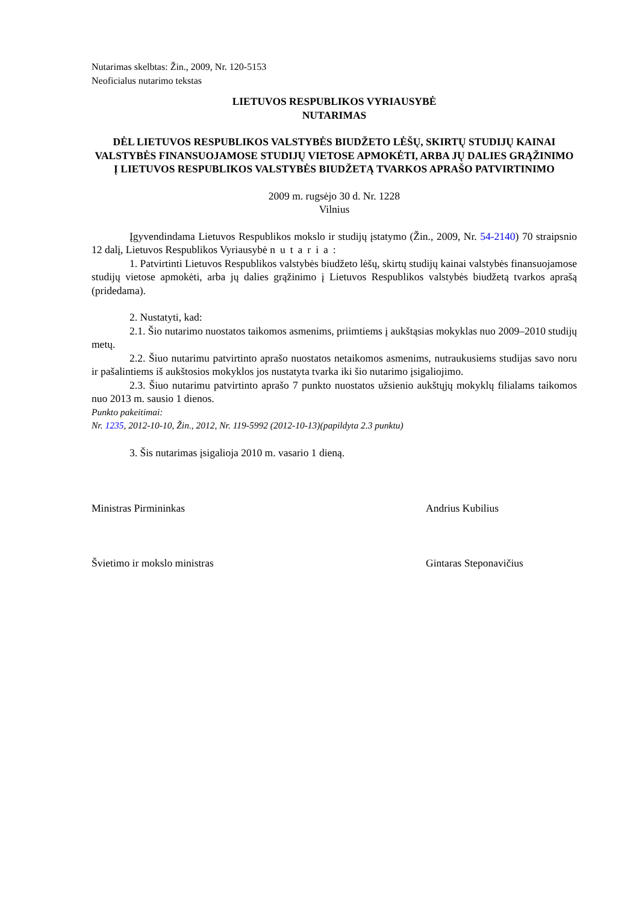Nutarimas skelbtas: Žin., 2009, Nr. 120-5153
Neoficialus nutarimo tekstas
LIETUVOS RESPUBLIKOS VYRIAUSYBĖ
NUTARIMAS
DĖL LIETUVOS RESPUBLIKOS VALSTYBĖS BIUDŽETO LĖŠŲ, SKIRTŲ STUDIJŲ KAINAI VALSTYBĖS FINANSUOJAMOSE STUDIJŲ VIETOSE APMOKĖTI, ARBA JŲ DALIES GRĄŽINIMO Į LIETUVOS RESPUBLIKOS VALSTYBĖS BIUDŽETĄ TVARKOS APRAŠO PATVIRTINIMO
2009 m. rugsėjo 30 d. Nr. 1228
Vilnius
Įgyvendindama Lietuvos Respublikos mokslo ir studijų įstatymo (Žin., 2009, Nr. 54-2140) 70 straipsnio 12 dalį, Lietuvos Respublikos Vyriausybė nutaria:
1. Patvirtinti Lietuvos Respublikos valstybės biudžeto lėšų, skirtų studijų kainai valstybės finansuojamose studijų vietose apmokėti, arba jų dalies grąžinimo į Lietuvos Respublikos valstybės biudžetą tvarkos aprašą (pridedama).
2. Nustatyti, kad:
2.1. Šio nutarimo nuostatos taikomos asmenims, priimtiems į aukštąsias mokyklas nuo 2009–2010 studijų metų.
2.2. Šiuo nutarimu patvirtinto aprašo nuostatos netaikomos asmenims, nutraukusiems studijas savo noru ir pašalintiems iš aukštosios mokyklos jos nustatyta tvarka iki šio nutarimo įsigaliojimo.
2.3. Šiuo nutarimu patvirtinto aprašo 7 punkto nuostatos užsienio aukštųjų mokyklų filialams taikomos nuo 2013 m. sausio 1 dienos.
Punkto pakeitimai:
Nr. 1235, 2012-10-10, Žin., 2012, Nr. 119-5992 (2012-10-13)(papildyta 2.3 punktu)
3. Šis nutarimas įsigalioja 2010 m. vasario 1 dieną.
Ministras Pirmininkas Andrius Kubilius
Švietimo ir mokslo ministras Gintaras Steponavičius